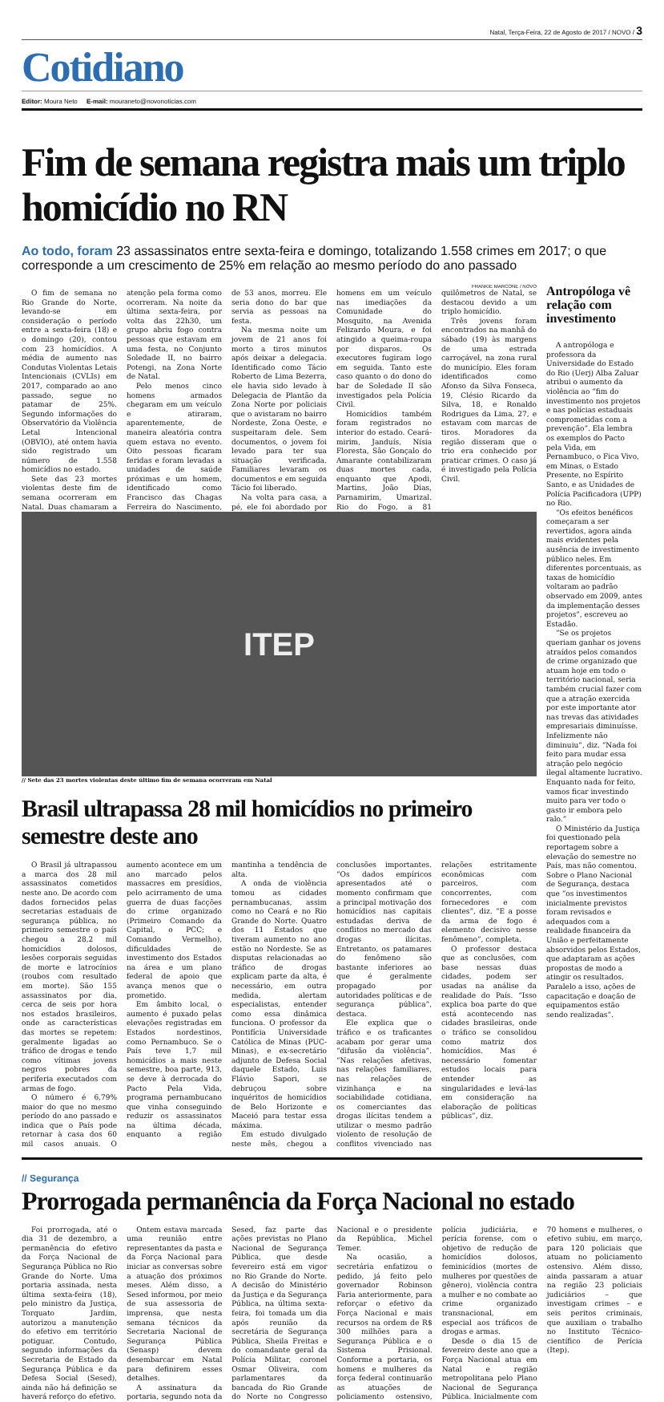Natal, Terça-Feira, 22 de Agosto de 2017 / NOVO / 3
Cotidiano
Editor: Moura Neto E-mail: mouraneto@novonoticias.com
Fim de semana registra mais um triplo homicídio no RN
Ao todo, foram 23 assassinatos entre sexta-feira e domingo, totalizando 1.558 crimes em 2017; o que corresponde a um crescimento de 25% em relação ao mesmo período do ano passado
FRANKIE MARCONE / NOVO
O fim de semana no Rio Grande do Norte, levando-se em consideração o período entre a sexta-feira (18) e o domingo (20), contou com 23 homicídios. A média de aumento nas Condutas Violentas Letais Intencionais (CVLIs) em 2017, comparado ao ano passado, segue no patamar de 25%. Segundo informações do Observatório da Violência Letal Intencional (OBVIO), até ontem havia sido registrado um número de 1.558 homicídios no estado.
Sete das 23 mortes violentas deste fim de semana ocorreram em Natal. Duas chamaram a atenção pela forma como ocorreram. Na noite da última sexta-feira, por volta das 22h30, um grupo abriu fogo contra pessoas que estavam em uma festa, no Conjunto Soledade II, no bairro Potengi, na Zona Norte de Natal.
Pelo menos cinco homens armados chegaram em um veículo e atiraram, aparentemente, de maneira aleatória contra quem estava no evento. Oito pessoas ficaram feridas e foram levadas a unidades de saúde próximas e um homem, identificado como Francisco das Chagas Ferreira do Nascimento, de 53 anos, morreu. Ele seria dono do bar que servia as pessoas na festa.
Na mesma noite um jovem de 21 anos foi morto a tiros minutos após deixar a delegacia. Identificado como Tácio Roberto de Lima Bezerra, ele havia sido levado à Delegacia de Plantão da Zona Norte por policiais que o avistaram no bairro Nordeste, Zona Oeste, e suspeitaram dele. Sem documentos, o jovem foi levado para ter sua situação verificada. Familiares levaram os documentos e em seguida Tácio foi liberado.
Na volta para casa, a pé, ele foi abordado por homens em um veículo nas imediações da Comunidade do Mosquito, na Avenida Felizardo Moura, e foi atingido a queima-roupa por disparos. Os executores fugiram logo em seguida. Tanto este caso quanto o do dono do bar de Soledade II são investigados pela Polícia Civil.
Homicídios também foram registrados no interior do estado. Ceará-mirim, Janduís, Nísia Floresta, São Gonçalo do Amarante contabilizaram duas mortes cada, enquanto que Apodi, Martins, João Dias, Parnamirim, Umarizal. Rio do Fogo, a 81 quilômetros de Natal, se destacou devido a um triplo homicídio.
Três jovens foram encontrados na manhã do sábado (19) às margens de uma estrada carroçável, na zona rural do município. Eles foram identificados como Afonso da Silva Fonseca, 19, Clésio Ricardo da Silva, 18, e Ronaldo Rodrigues da Lima, 27, e estavam com marcas de tiros. Moradores da região disseram que o trio era conhecido por praticar crimes. O caso já é investigado pela Polícia Civil.
ITEP
// Sete das 23 mortes violentas deste último fim de semana ocorreram em Natal
Brasil ultrapassa 28 mil homicídios no primeiro semestre deste ano
O Brasil já ultrapassou a marca dos 28 mil assassinatos cometidos neste ano. De acordo com dados fornecidos pelas secretarias estaduais de segurança pública, no primeiro semestre o país chegou a 28,2 mil homicídios dolosos, lesões corporais seguidas de morte e latrocínios (roubos com resultado em morte). São 155 assassinatos por dia, cerca de seis por hora nos estados brasileiros, onde as características das mortes se repetem: geralmente ligadas ao tráfico de drogas e tendo como vítimas jovens negros pobres da periferia executados com armas de fogo.
O número é 6,79% maior do que no mesmo período do ano passado e indica que o País pode retornar à casa dos 60 mil casos anuais. O aumento acontece em um ano marcado pelos massacres em presídios, pelo acirramento de uma guerra de duas facções do crime organizado (Primeiro Comando da Capital, o PCC; e Comando Vermelho), dificuldades de investimento dos Estados na área e um plano federal de apoio que avança menos que o prometido.
Em âmbito local, o aumento é puxado pelas elevações registradas em Estados nordestinos, como Pernambuco. Se o País teve 1,7 mil homicídios a mais neste semestre, boa parte, 913, se deve à derrocada do Pacto Pela Vida, programa pernambucano que vinha conseguindo reduzir os assassinatos na última década, enquanto a região mantinha a tendência de alta.
A onda de violência tomou as cidades pernambucanas, assim como no Ceará e no Rio Grande do Norte. Quatro dos 11 Estados que tiveram aumento no ano estão no Nordeste. Se as disputas relacionadas ao tráfico de drogas explicam parte da alta, é necessário, em outra medida, alertam especialistas, entender como essa dinâmica funciona. O professor da Pontifícia Universidade Católica de Minas (PUC-Minas), e ex-secretário adjunto de Defesa Social daquele Estado, Luis Flávio Sapori, se debruçou sobre inquéritos de homicídios de Belo Horizonte e Maceió para testar essa máxima.
Em estudo divulgado neste mês, chegou a conclusões importantes. “Os dados empíricos apresentados até o momento confirmam que a principal motivação dos homicídios nas capitais estudadas deriva de conflitos no mercado das drogas ilícitas. Entretanto, os patamares do fenômeno são bastante inferiores ao que é geralmente propagado por autoridades políticas e de segurança pública”, destaca.
Ele explica que o tráfico e os traficantes acabam por gerar uma “difusão da violência”. “Nas relações afetivas, nas relações familiares, nas relações de vizinhança e na sociabilidade cotidiana, os comerciantes das drogas ilícitas tendem a utilizar o mesmo padrão violento de resolução de conflitos vivenciado nas relações estritamente econômicas com parceiros, com concorrentes, com fornecedores e com clientes”, diz. “E a posse da arma de fogo é elemento decisivo nesse fenômeno”, completa.
O professor destaca que as conclusões, com base nessas duas cidades, podem ser usadas na análise da realidade do País. “Isso explica boa parte do que está acontecendo nas cidades brasileiras, onde o tráfico se consolidou como matriz dos homicídios. Mas é necessário fomentar estudos locais para entender as singularidades e levá-las em consideração na elaboração de políticas públicas”, diz.
Antropóloga vê relação com investimento
A antropóloga e professora da Universidade do Estado do Rio (Uerj) Alba Zaluar atribui o aumento da violência ao “fim do investimento nos projetos e nas polícias estaduais comprometidas com a prevenção”. Ela lembra os exemplos do Pacto pela Vida, em Pernambuco, o Fica Vivo, em Minas, o Estado Presente, no Espírito Santo, e as Unidades de Polícia Pacificadora (UPP) no Rio.
“Os efeitos benéficos começaram a ser revertidos, agora ainda mais evidentes pela ausência de investimento público neles. Em diferentes porcentuais, as taxas de homicídio voltaram ao padrão observado em 2009, antes da implementação desses projetos”, escreveu ao Estadão.
“Se os projetos queriam ganhar os jovens atraídos pelos comandos de crime organizado que atuam hoje em todo o território nacional, seria também crucial fazer com que a atração exercida por este importante ator nas trevas das atividades empresariais diminuísse. Infelizmente não diminuiu”, diz. “Nada foi feito para mudar essa atração pelo negócio ilegal altamente lucrativo. Enquanto nada for feito, vamos ficar investindo muito para ver todo o gasto ir embora pelo ralo.”
O Ministério da Justiça foi questionado pela reportagem sobre a elevação do semestre no País, mas não comentou. Sobre o Plano Nacional de Segurança, destaca que “os investimentos inicialmente previstos foram revisados e adequados com a realidade financeira da União e perfeitamente absorvidos pelos Estados, que adaptaram as ações propostas de modo a atingir os resultados. Paralelo a isso, ações de capacitação e doação de equipamentos estão sendo realizadas”.
// Segurança
Prorrogada permanência da Força Nacional no estado
Foi prorrogada, até o dia 31 de dezembro, a permanência do efetivo da Força Nacional de Segurança Pública no Rio Grande do Norte. Uma portaria assinada, nesta última sexta-feira (18), pelo ministro da Justiça, Torquato Jardim, autorizou a manutenção do efetivo em território potiguar. Contudo, segundo informações da Secretaria de Estado da Segurança Pública e da Defesa Social (Sesed), ainda não há definição se haverá reforço do efetivo.
Ontem estava marcada uma reunião entre representantes da pasta e da Força Nacional para iniciar as conversas sobre a atuação dos próximos meses. Além disso, a Sesed informou, por meio de sua assessoria de imprensa, que nesta semana técnicos da Secretaria Nacional de Segurança Pública (Senasp) devem desembarcar em Natal para definirem esses detalhes.
A assinatura da portaria, segundo nota da Sesed, faz parte das ações previstas no Plano Nacional de Segurança Pública, que desde fevereiro está em vigor no Rio Grande do Norte. A decisão do Ministério da Justiça e da Segurança Pública, na última sexta-feira, foi tomada um dia após reunião da secretária de Segurança Pública, Sheila Freitas e do comandante geral da Polícia Militar, coronel Osmar Oliveira, com parlamentares da bancada do Rio Grande do Norte no Congresso Nacional e o presidente da República, Michel Temer.
Na ocasião, a secretária enfatizou o pedido, já feito pelo governador Robinson Faria anteriormente, para reforçar o efetivo da Força Nacional e mais recursos na ordem de R$ 300 milhões para a Segurança Pública e o Sistema Prisional. Conforme a portaria, os homens e mulheres da força federal continuarão as atuações de policiamento ostensivo, polícia judiciária, e perícia forense, com o objetivo de redução de homicídios dolosos, feminicídios (mortes de mulheres por questões de gênero), violência contra a mulher e no combate ao crime organizado transnacional, em especial aos tráficos de drogas e armas.
Desde o dia 15 de fevereiro deste ano que a Força Nacional atua em Natal e região metropolitana pelo Plano Nacional de Segurança Pública. Inicialmente com 70 homens e mulheres, o efetivo subiu, em março, para 120 policiais que atuam no policiamento ostensivo. Além disso, ainda passaram a atuar na região 23 policiais judiciários – que investigam crimes – e seis peritos criminais, que auxiliam o trabalho no Instituto Técnico-científico de Perícia (Itep).